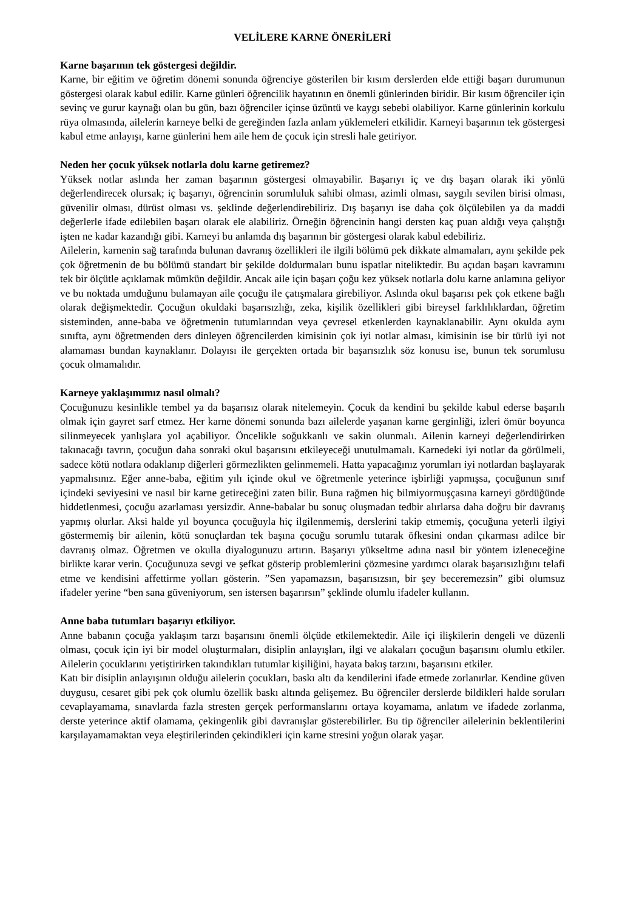VELİLERE KARNE ÖNERİLERİ
Karne başarının tek göstergesi değildir.
Karne, bir eğitim ve öğretim dönemi sonunda öğrenciye gösterilen bir kısım derslerden elde ettiği başarı durumunun göstergesi olarak kabul edilir. Karne günleri öğrencilik hayatının en önemli günlerinden biridir. Bir kısım öğrenciler için sevinç ve gurur kaynağı olan bu gün, bazı öğrenciler içinse üzüntü ve kaygı sebebi olabiliyor. Karne günlerinin korkulu rüya olmasında, ailelerin karneye belki de gereğinden fazla anlam yüklemeleri etkilidir. Karneyi başarının tek göstergesi kabul etme anlayışı, karne günlerini hem aile hem de çocuk için stresli hale getiriyor.
Neden her çocuk yüksek notlarla dolu karne getiremez?
Yüksek notlar aslında her zaman başarının göstergesi olmayabilir. Başarıyı iç ve dış başarı olarak iki yönlü değerlendirecek olursak; iç başarıyı, öğrencinin sorumluluk sahibi olması, azimli olması, saygılı sevilen birisi olması, güvenilir olması, dürüst olması vs. şeklinde değerlendirebiliriz. Dış başarıyı ise daha çok ölçülebilen ya da maddi değerlerle ifade edilebilen başarı olarak ele alabiliriz. Örneğin öğrencinin hangi dersten kaç puan aldığı veya çalıştığı işten ne kadar kazandığı gibi. Karneyi bu anlamda dış başarının bir göstergesi olarak kabul edebiliriz.
Ailelerin, karnenin sağ tarafında bulunan davranış özellikleri ile ilgili bölümü pek dikkate almamaları, aynı şekilde pek çok öğretmenin de bu bölümü standart bir şekilde doldurmaları bunu ispatlar niteliktedir. Bu açıdan başarı kavramını tek bir ölçütle açıklamak mümkün değildir. Ancak aile için başarı çoğu kez yüksek notlarla dolu karne anlamına geliyor ve bu noktada umduğunu bulamayan aile çocuğu ile çatışmalara girebiliyor. Aslında okul başarısı pek çok etkene bağlı olarak değişmektedir. Çocuğun okuldaki başarısızlığı, zeka, kişilik özellikleri gibi bireysel farklılıklardan, öğretim sisteminden, anne-baba ve öğretmenin tutumlarından veya çevresel etkenlerden kaynaklanabilir. Aynı okulda aynı sınıfta, aynı öğretmenden ders dinleyen öğrencilerden kimisinin çok iyi notlar alması, kimisinin ise bir türlü iyi not alamaması bundan kaynaklanır. Dolayısı ile gerçekten ortada bir başarısızlık söz konusu ise, bunun tek sorumlusu çocuk olmamalıdır.
Karneye yaklaşımımız nasıl olmalı?
Çocuğunuzu kesinlikle tembel ya da başarısız olarak nitelemeyin. Çocuk da kendini bu şekilde kabul ederse başarılı olmak için gayret sarf etmez. Her karne dönemi sonunda bazı ailelerde yaşanan karne gerginliği, izleri ömür boyunca silinmeyecek yanlışlara yol açabiliyor. Öncelikle soğukkanlı ve sakin olunmalı. Ailenin karneyi değerlendirirken takınacağı tavrın, çocuğun daha sonraki okul başarısını etkileyeceği unutulmamalı. Karnedeki iyi notlar da görülmeli, sadece kötü notlara odaklanıp diğerleri görmezlikten gelinmemeli. Hatta yapacağınız yorumları iyi notlardan başlayarak yapmalısınız. Eğer anne-baba, eğitim yılı içinde okul ve öğretmenle yeterince işbirliği yapmışsa, çocuğunun sınıf içindeki seviyesini ve nasıl bir karne getireceğini zaten bilir. Buna rağmen hiç bilmiyormuşçasına karneyi gördüğünde hiddetlenmesi, çocuğu azarlaması yersizdir. Anne-babalar bu sonuç oluşmadan tedbir alırlarsa daha doğru bir davranış yapmış olurlar. Aksi halde yıl boyunca çocuğuyla hiç ilgilenmemiş, derslerini takip etmemiş, çocuğuna yeterli ilgiyi göstermemiş bir ailenin, kötü sonuçlardan tek başına çocuğu sorumlu tutarak öfkesini ondan çıkarması adilce bir davranış olmaz. Öğretmen ve okulla diyalogunuzu artırın. Başarıyı yükseltme adına nasıl bir yöntem izleneceğine birlikte karar verin. Çocuğunuza sevgi ve şefkat gösterip problemlerini çözmesine yardımcı olarak başarısızlığını telafi etme ve kendisini affettirme yolları gösterin. ”Sen yapamazsın, başarısızsın, bir şey beceremezsin” gibi olumsuz ifadeler yerine “ben sana güveniyorum, sen istersen başarırsın” şeklinde olumlu ifadeler kullanın.
Anne baba tutumları başarıyı etkiliyor.
Anne babanın çocuğa yaklaşım tarzı başarısını önemli ölçüde etkilemektedir. Aile içi ilişkilerin dengeli ve düzenli olması, çocuk için iyi bir model oluşturmaları, disiplin anlayışları, ilgi ve alakaları çocuğun başarısını olumlu etkiler. Ailelerin çocuklarını yetiştirirken takındıkları tutumlar kişiliğini, hayata bakış tarzını, başarısını etkiler.
Katı bir disiplin anlayışının olduğu ailelerin çocukları, baskı altı da kendilerini ifade etmede zorlanırlar. Kendine güven duygusu, cesaret gibi pek çok olumlu özellik baskı altında gelişemez. Bu öğrenciler derslerde bildikleri halde soruları cevaplayamama, sınavlarda fazla stresten gerçek performanslarını ortaya koyamama, anlatım ve ifadede zorlanma, derste yeterince aktif olamama, çekingenlik gibi davranışlar gösterebilirler. Bu tip öğrenciler ailelerinin beklentilerini karşılayamamaktan veya eleştirilerinden çekindikleri için karne stresini yoğun olarak yaşar.